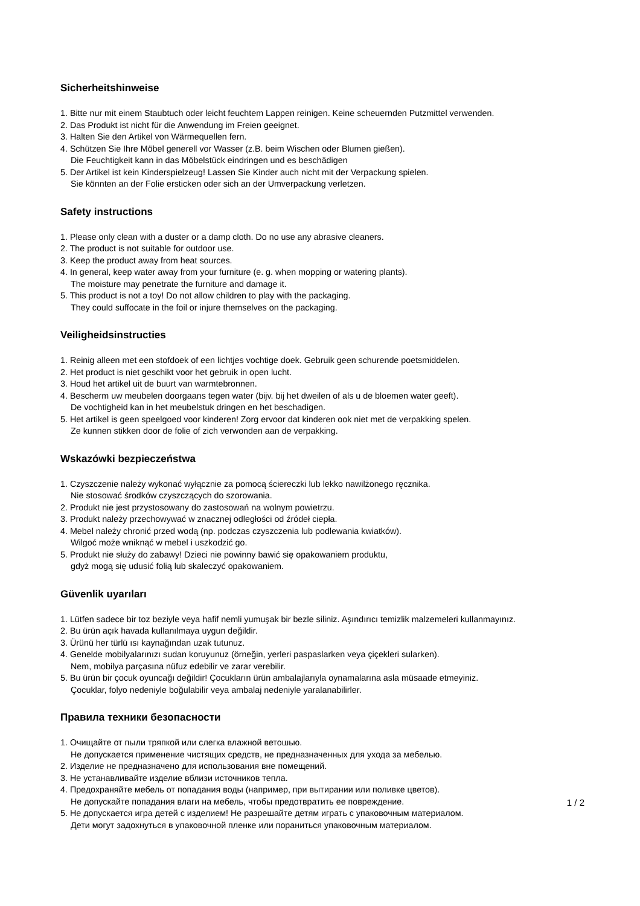Sicherheitshinweise
1. Bitte nur mit einem Staubtuch oder leicht feuchtem Lappen reinigen. Keine scheuernden Putzmittel verwenden.
2. Das Produkt ist nicht für die Anwendung im Freien geeignet.
3. Halten Sie den Artikel von Wärmequellen fern.
4. Schützen Sie Ihre Möbel generell vor Wasser (z.B. beim Wischen oder Blumen gießen).
Die Feuchtigkeit kann in das Möbelstück eindringen und es beschädigen
5. Der Artikel ist kein Kinderspielzeug! Lassen Sie Kinder auch nicht mit der Verpackung spielen.
Sie könnten an der Folie ersticken oder sich an der Umverpackung verletzen.
Safety instructions
1. Please only clean with a duster or a damp cloth. Do no use any abrasive cleaners.
2. The product is not suitable for outdoor use.
3. Keep the product away from heat sources.
4. In general, keep water away from your furniture (e. g. when mopping or watering plants).
The moisture may penetrate the furniture and damage it.
5. This product is not a toy! Do not allow children to play with the packaging.
They could suffocate in the foil or injure themselves on the packaging.
Veiligheidsinstructies
1. Reinig alleen met een stofdoek of een lichtjes vochtige doek. Gebruik geen schurende poetsmiddelen.
2. Het product is niet geschikt voor het gebruik in open lucht.
3. Houd het artikel uit de buurt van warmtebronnen.
4. Bescherm uw meubelen doorgaans tegen water (bijv. bij het dweilen of als u de bloemen water geeft).
De vochtigheid kan in het meubelstuk dringen en het beschadigen.
5. Het artikel is geen speelgoed voor kinderen! Zorg ervoor dat kinderen ook niet met de verpakking spelen.
Ze kunnen stikken door de folie of zich verwonden aan de verpakking.
Wskazówki bezpieczeństwa
1. Czyszczenie należy wykonać wyłącznie za pomocą ściereczki lub lekko nawilżonego ręcznika.
Nie stosować środków czyszczących do szorowania.
2. Produkt nie jest przystosowany do zastosowań na wolnym powietrzu.
3. Produkt należy przechowywać w znacznej odległości od źródeł ciepła.
4. Mebel należy chronić przed wodą (np. podczas czyszczenia lub podlewania kwiatków).
Wilgoć może wniknąć w mebel i uszkodzić go.
5. Produkt nie służy do zabawy! Dzieci nie powinny bawić się opakowaniem produktu,
gdyż mogą się udusić folią lub skaleczyć opakowaniem.
Güvenlik uyarıları
1. Lütfen sadece bir toz beziyle veya hafif nemli yumuşak bir bezle siliniz. Aşındırıcı temizlik malzemeleri kullanmayınız.
2. Bu ürün açık havada kullanılmaya uygun değildir.
3. Ürünü her türlü ısı kaynağından uzak tutunuz.
4. Genelde mobilyalarınızı sudan koruyunuz (örneğin, yerleri paspaslarken veya çiçekleri sularken).
Nem, mobilya parçasına nüfuz edebilir ve zarar verebilir.
5. Bu ürün bir çocuk oyuncağı değildir! Çocukların ürün ambalajlarıyla oynamalarına asla müsaade etmeyiniz.
Çocuklar, folyo nedeniyle boğulabilir veya ambalaj nedeniyle yaralanabilirler.
Правила техники безопасности
1. Очищайте от пыли тряпкой или слегка влажной ветошью.
Не допускается применение чистящих средств, не предназначенных для ухода за мебелью.
2. Изделие не предназначено для использования вне помещений.
3. Не устанавливайте изделие вблизи источников тепла.
4. Предохраняйте мебель от попадания воды (например, при вытирании или поливке цветов).
Не допускайте попадания влаги на мебель, чтобы предотвратить ее повреждение.
5. Не допускается игра детей с изделием! Не разрешайте детям играть с упаковочным материалом.
Дети могут задохнуться в упаковочной пленке или пораниться упаковочным материалом.
1 / 2